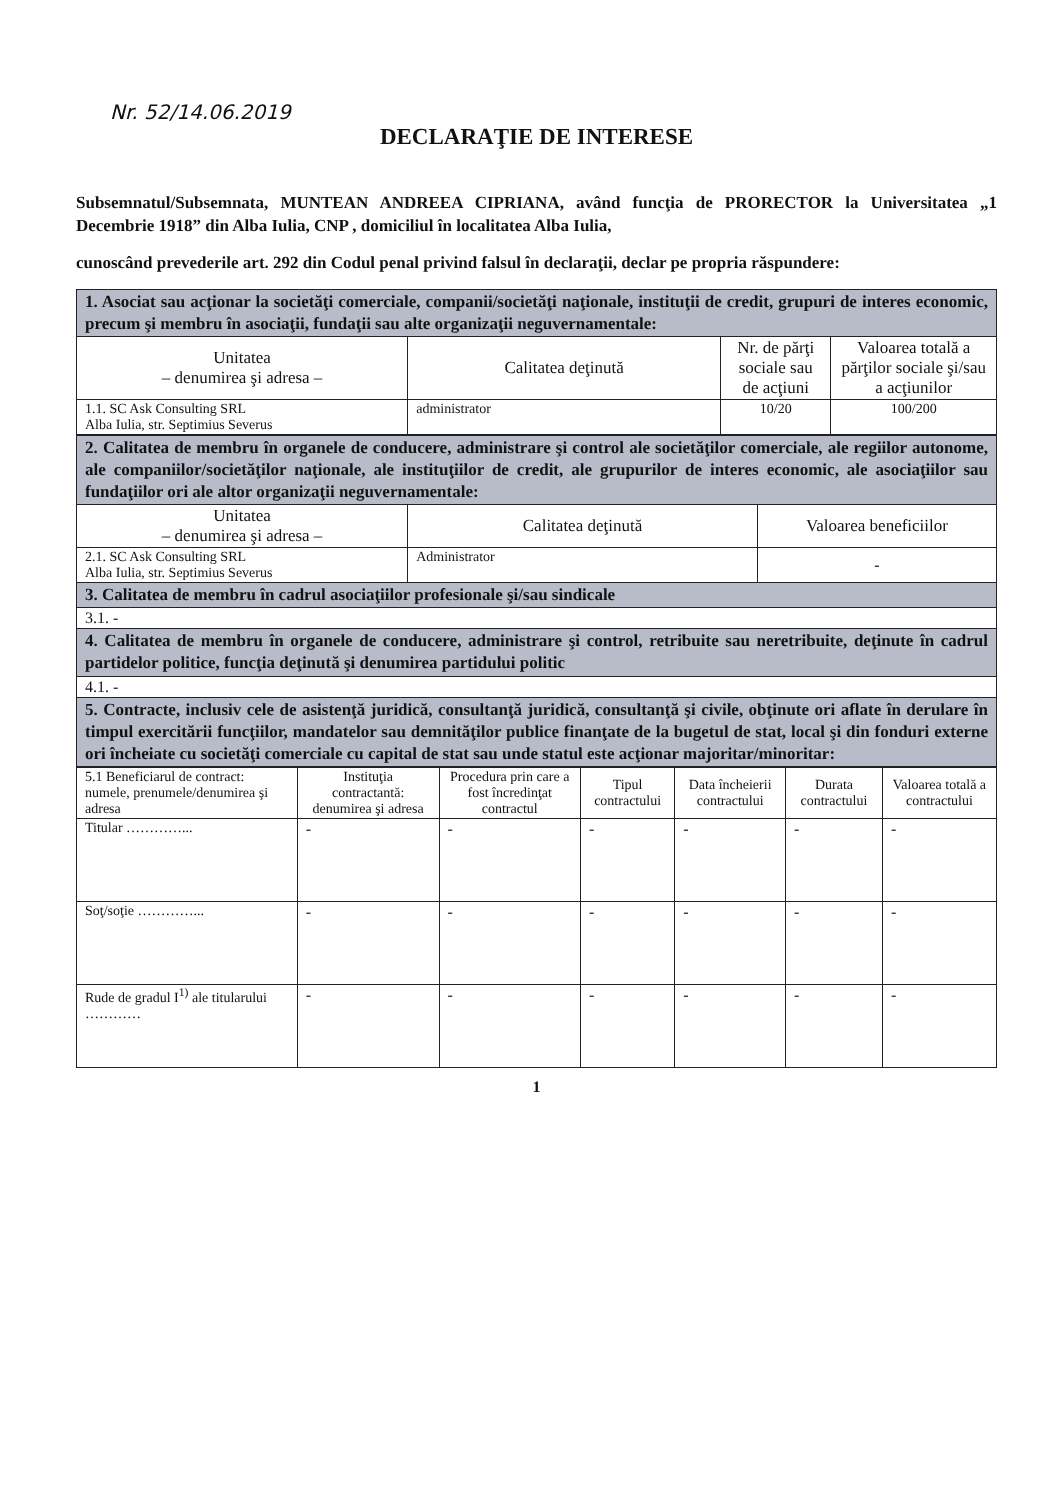Nr. 52/14.06.2019
DECLARAŢIE DE INTERESE
Subsemnatul/Subsemnata, MUNTEAN ANDREEA CIPRIANA, având funcţia de PRORECTOR la Universitatea „1 Decembrie 1918” din Alba Iulia, CNP , domiciliul în localitatea Alba Iulia,
cunoscând prevederile art. 292 din Codul penal privind falsul în declaraţii, declar pe propria răspundere:
| 1. Asociat sau acţionar la societăţi comerciale, companii/societăţi naţionale, instituţii de credit, grupuri de interes economic, precum şi membru în asociaţii, fundaţii sau alte organizaţii neguvernamentale: | | | |
| Unitatea – denumirea şi adresa – | Calitatea deţinută | Nr. de părţi sociale sau de acţiuni | Valoarea totală a părţilor sociale şi/sau a acţiunilor |
| 1.1. SC Ask Consulting SRL Alba Iulia, str. Septimius Severus | administrator | 10/20 | 100/200 |
| 2. Calitatea de membru în organele de conducere, administrare şi control ale societăţilor comerciale, ale regiilor autonome, ale companiilor/societăţilor naţionale, ale instituţiilor de credit, ale grupurilor de interes economic, ale asociaţiilor sau fundaţiilor ori ale altor organizaţii neguvernamentale: | | |
| Unitatea – denumirea şi adresa – | Calitatea deţinută | Valoarea beneficiilor |
| 2.1. SC Ask Consulting SRL Alba Iulia, str. Septimius Severus | Administrator | - |
| 3. Calitatea de membru în cadrul asociaţiilor profesionale şi/sau sindicale | | |
| 3.1. - | | |
| 4. Calitatea de membru în organele de conducere, administrare şi control, retribuite sau neretribuite, deţinute în cadrul partidelor politice, funcţia deţinută şi denumirea partidului politic | | |
| 4.1. - | | |
| 5. Contracte, inclusiv cele de asistenţă juridică, consultanţă juridică, consultanţă şi civile, obţinute ori aflate în derulare în timpul exercitării funcţiilor, mandatelor sau demnităţilor publice finanţate de la bugetul de stat, local şi din fonduri externe ori încheiate cu societăţi comerciale cu capital de stat sau unde statul este acţionar majoritar/minoritar: | | |
| 5.1 Beneficiarul de contract: numele, prenumele/denumirea şi adresa | Instituţia contractantă: denumirea şi adresa | Procedura prin care a fost încredinţat contractul | Tipul contractului | Data încheierii contractului | Durata contractului | Valoarea totală a contractului |
| --- | --- | --- | --- | --- | --- | --- |
| Titular …………... | - | - | - | - | - | - |
| Soţ/soţie …………... | - | - | - | - | - | - |
| Rude de gradul I<sup>1)</sup> ale titularului ………… | - | - | - | - | - | - |
1